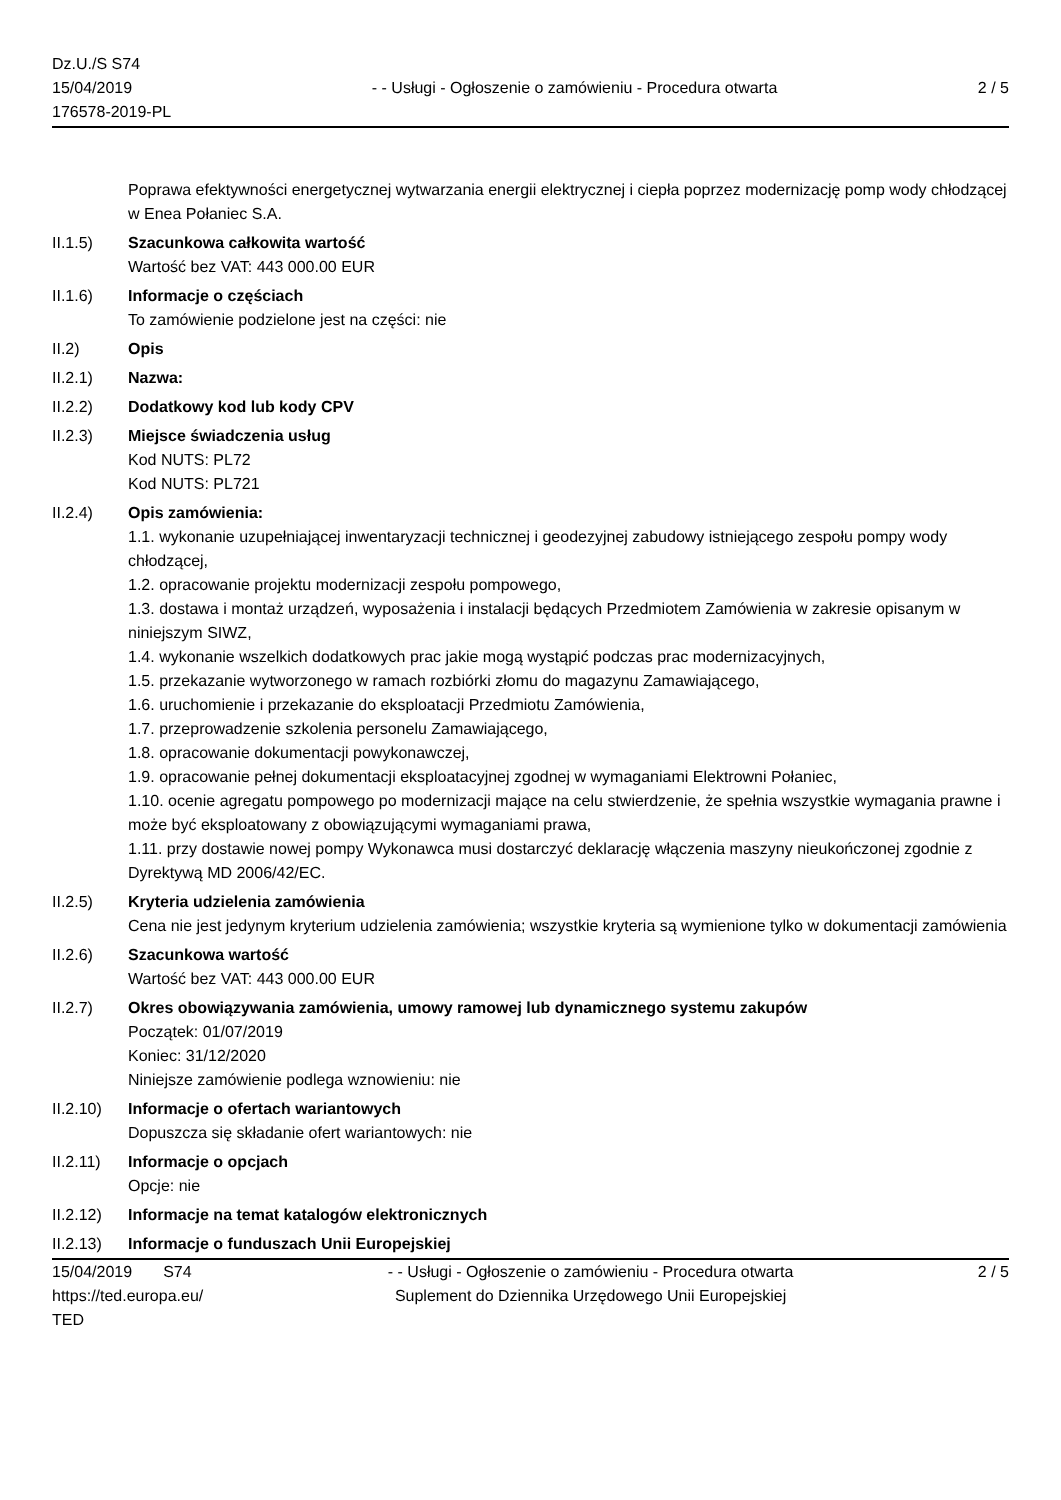Dz.U./S S74
15/04/2019
176578-2019-PL
- - Usługi - Ogłoszenie o zamówieniu - Procedura otwarta
2 / 5
Poprawa efektywności energetycznej wytwarzania energii elektrycznej i ciepła poprzez modernizację pomp wody chłodzącej w Enea Połaniec S.A.
II.1.5) Szacunkowa całkowita wartość
Wartość bez VAT: 443 000.00 EUR
II.1.6) Informacje o częściach
To zamówienie podzielone jest na części: nie
II.2) Opis
II.2.1) Nazwa:
II.2.2) Dodatkowy kod lub kody CPV
II.2.3) Miejsce świadczenia usług
Kod NUTS: PL72
Kod NUTS: PL721
II.2.4) Opis zamówienia:
1.1. wykonanie uzupełniającej inwentaryzacji technicznej i geodezyjnej zabudowy istniejącego zespołu pompy wody chłodzącej,
1.2. opracowanie projektu modernizacji zespołu pompowego,
1.3. dostawa i montaż urządzeń, wyposażenia i instalacji będących Przedmiotem Zamówienia w zakresie opisanym w niniejszym SIWZ,
1.4. wykonanie wszelkich dodatkowych prac jakie mogą wystąpić podczas prac modernizacyjnych,
1.5. przekazanie wytworzonego w ramach rozbiórki złomu do magazynu Zamawiającego,
1.6. uruchomienie i przekazanie do eksploatacji Przedmiotu Zamówienia,
1.7. przeprowadzenie szkolenia personelu Zamawiającego,
1.8. opracowanie dokumentacji powykonawczej,
1.9. opracowanie pełnej dokumentacji eksploatacyjnej zgodnej w wymaganiami Elektrowni Połaniec,
1.10. ocenie agregatu pompowego po modernizacji mające na celu stwierdzenie, że spełnia wszystkie wymagania prawne i może być eksploatowany z obowiązującymi wymaganiami prawa,
1.11. przy dostawie nowej pompy Wykonawca musi dostarczyć deklarację włączenia maszyny nieukończonej zgodnie z Dyrektywą MD 2006/42/EC.
II.2.5) Kryteria udzielenia zamówienia
Cena nie jest jedynym kryterium udzielenia zamówienia; wszystkie kryteria są wymienione tylko w dokumentacji zamówienia
II.2.6) Szacunkowa wartość
Wartość bez VAT: 443 000.00 EUR
II.2.7) Okres obowiązywania zamówienia, umowy ramowej lub dynamicznego systemu zakupów
Początek: 01/07/2019
Koniec: 31/12/2020
Niniejsze zamówienie podlega wznowieniu: nie
II.2.10)
Informacje o ofertach wariantowych
Dopuszcza się składanie ofert wariantowych: nie
II.2.11)
Informacje o opcjach
Opcje: nie
II.2.12)
Informacje na temat katalogów elektronicznych
II.2.13)
Informacje o funduszach Unii Europejskiej
15/04/2019 S74
https://ted.europa.eu/
TED
- - Usługi - Ogłoszenie o zamówieniu - Procedura otwarta
Suplement do Dziennika Urzędowego Unii Europejskiej
2 / 5